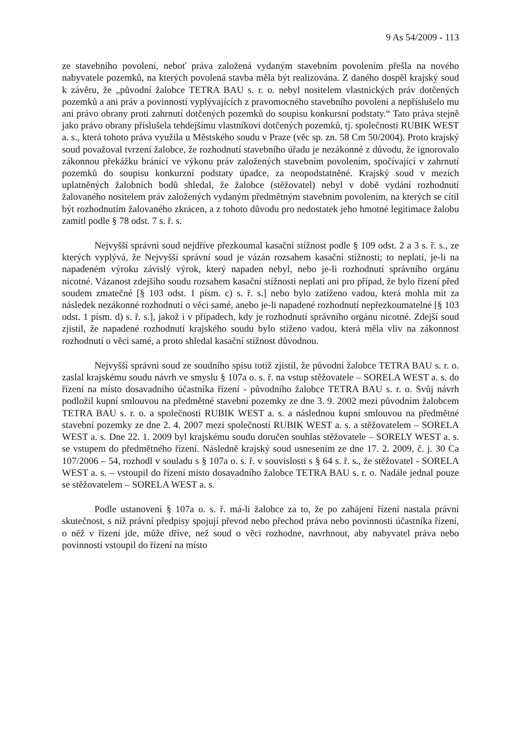9 As 54/2009 - 113
ze stavebního povolení, neboť práva založená vydaným stavebním povolením přešla na nového nabyvatele pozemků, na kterých povolená stavba měla být realizována. Z daného dospěl krajský soud k závěru, že „původní žalobce TETRA BAU s. r. o. nebyl nositelem vlastnických práv dotčených pozemků a ani práv a povinností vyplývajících z pravomocného stavebního povolení a nepříslušelo mu ani právo obrany proti zahrnutí dotčených pozemků do soupisu konkursní podstaty.“ Tato práva stejně jako právo obrany příslušela tehdejšímu vlastníkovi dotčených pozemků, tj. společnosti RUBIK WEST a. s., která tohoto práva využila u Městského soudu v Praze (věc sp. zn. 58 Cm 50/2004). Proto krajský soud považoval tvrzení žalobce, že rozhodnutí stavebního úřadu je nezákonné z důvodu, že ignorovalo zákonnou překážku bránící ve výkonu práv založených stavebním povolením, spočívající v zahrnutí pozemků do soupisu konkurzní podstaty úpadce, za neopodstatněné. Krajský soud v mezích uplatněných žalobních bodů shledal, že žalobce (stěžovatel) nebyl v době vydání rozhodnutí žalovaného nositelem práv založených vydaným předmětným stavebním povolením, na kterých se cítil být rozhodnutím žalovaného zkrácen, a z tohoto důvodu pro nedostatek jeho hmotné legitimace žalobu zamítl podle § 78 odst. 7 s. ř. s.
Nejvyšší správní soud nejdříve přezkoumal kasační stížnost podle § 109 odst. 2 a 3 s. ř. s., ze kterých vyplývá, že Nejvyšší správní soud je vázán rozsahem kasační stížnosti; to neplatí, je-li na napadeném výroku závislý výrok, který napaden nebyl, nebo je-li rozhodnutí správního orgánu nicotné. Vázanost zdejšího soudu rozsahem kasační stížnosti neplatí ani pro případ, že bylo řízení před soudem zmatečné [§ 103 odst. 1 písm. c) s. ř. s.] nebo bylo zatíženo vadou, která mohla mít za následek nezákonné rozhodnutí o věci samé, anebo je-li napadené rozhodnutí nepřezkoumatelné [§ 103 odst. 1 písm. d) s. ř. s.], jakož i v případech, kdy je rozhodnutí správního orgánu nicotné. Zdejší soud zjistil, že napadené rozhodnutí krajského soudu bylo stiženo vadou, která měla vliv na zákonnost rozhodnutí o věci samé, a proto shledal kasační stížnost důvodnou.
Nejvyšší správní soud ze soudního spisu totiž zjistil, že původní žalobce TETRA BAU s. r. o. zaslal krajskému soudu návrh ve smyslu § 107a o. s. ř. na vstup stěžovatele – SORELA WEST a. s. do řízení na místo dosavadního účastníka řízení - původního žalobce TETRA BAU s. r. o. Svůj návrh podložil kupní smlouvou na předmětné stavební pozemky ze dne 3. 9. 2002 mezi původním žalobcem TETRA BAU s. r. o. a společností RUBIK WEST a. s. a následnou kupní smlouvou na předmětné stavební pozemky ze dne 2. 4. 2007 mezi společností RUBIK WEST a. s. a stěžovatelem – SORELA WEST a. s. Dne 22. 1. 2009 byl krajskému soudu doručen souhlas stěžovatele – SORELY WEST a. s. se vstupem do předmětného řízení. Následně krajský soud usnesením ze dne 17. 2. 2009, č. j. 30 Ca 107/2006 – 54, rozhodl v souladu s § 107a o. s. ř. v souvislosti s § 64 s. ř. s., že stěžovatel - SORELA WEST a. s. – vstoupil do řízení místo dosavadního žalobce TETRA BAU s. r. o. Nadále jednal pouze se stěžovatelem – SORELA WEST a. s.
Podle ustanovení § 107a o. s. ř. má-li žalobce za to, že po zahájení řízení nastala právní skutečnost, s níž právní předpisy spojují převod nebo přechod práva nebo povinnosti účastníka řízení, o něž v řízení jde, může dříve, než soud o věci rozhodne, navrhnout, aby nabyvatel práva nebo povinnosti vstoupil do řízení na místo